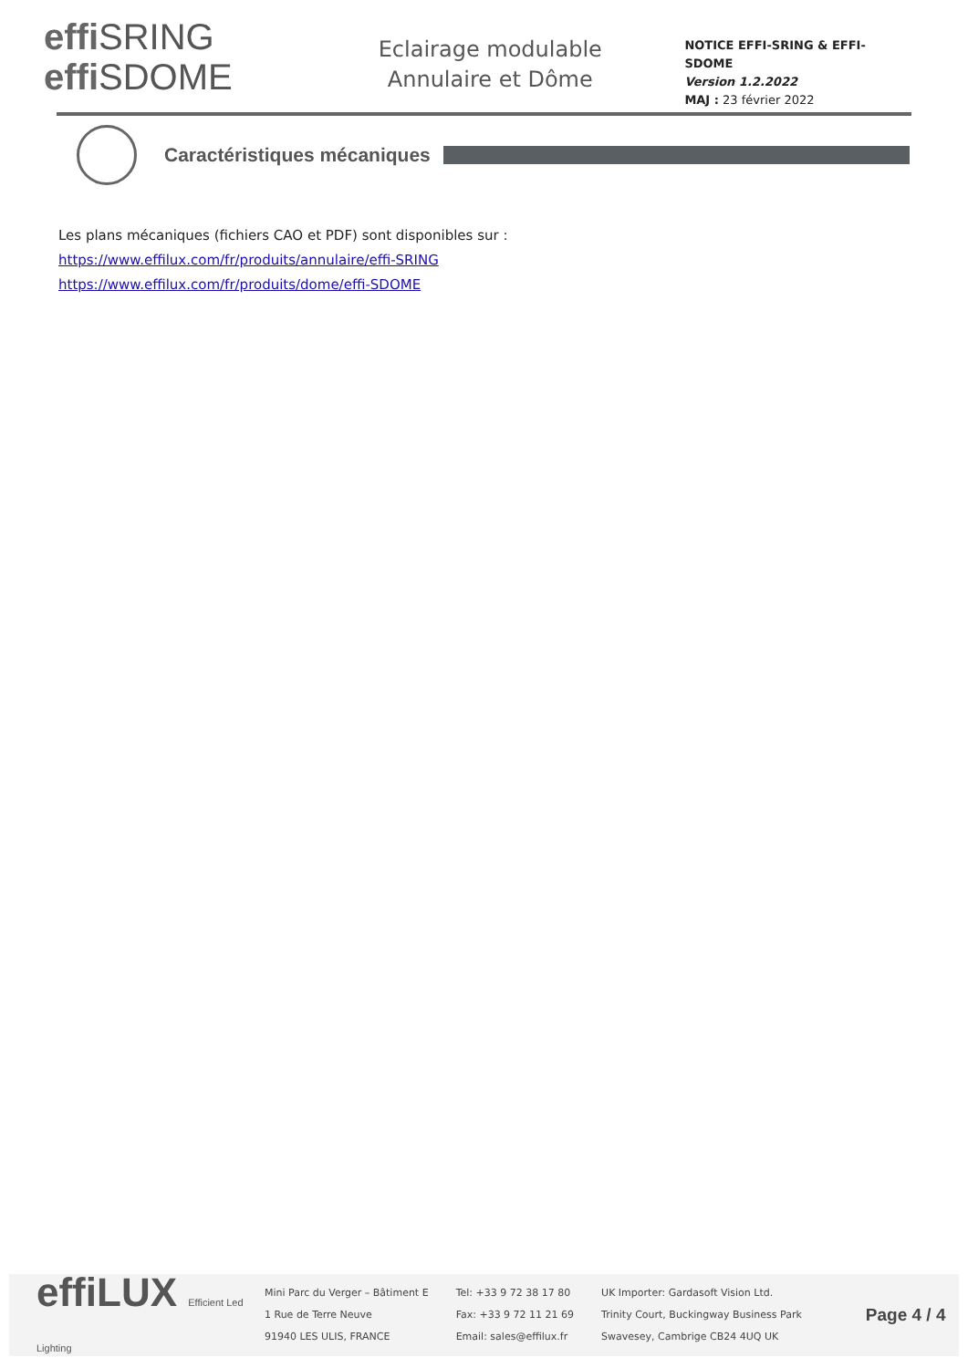effi SRING
effi SDOME
Eclairage modulable
Annulaire et Dôme
NOTICE EFFI-SRING & EFFI-SDOME
Version 1.2.2022
MAJ : 23 février 2022
Caractéristiques mécaniques
Les plans mécaniques (fichiers CAO et PDF) sont disponibles sur :
https://www.effilux.com/fr/produits/annulaire/effi-SRING
https://www.effilux.com/fr/produits/dome/effi-SDOME
effiLUX Efficient Led Lighting
Mini Parc du Verger – Bâtiment E
1 Rue de Terre Neuve
91940 LES ULIS, FRANCE
Tel: +33 9 72 38 17 80
Fax: +33 9 72 11 21 69
Email: sales@effilux.fr
UK Importer: Gardasoft Vision Ltd.
Trinity Court, Buckingway Business Park
Swavesey, Cambrige CB24 4UQ UK
Page 4 / 4